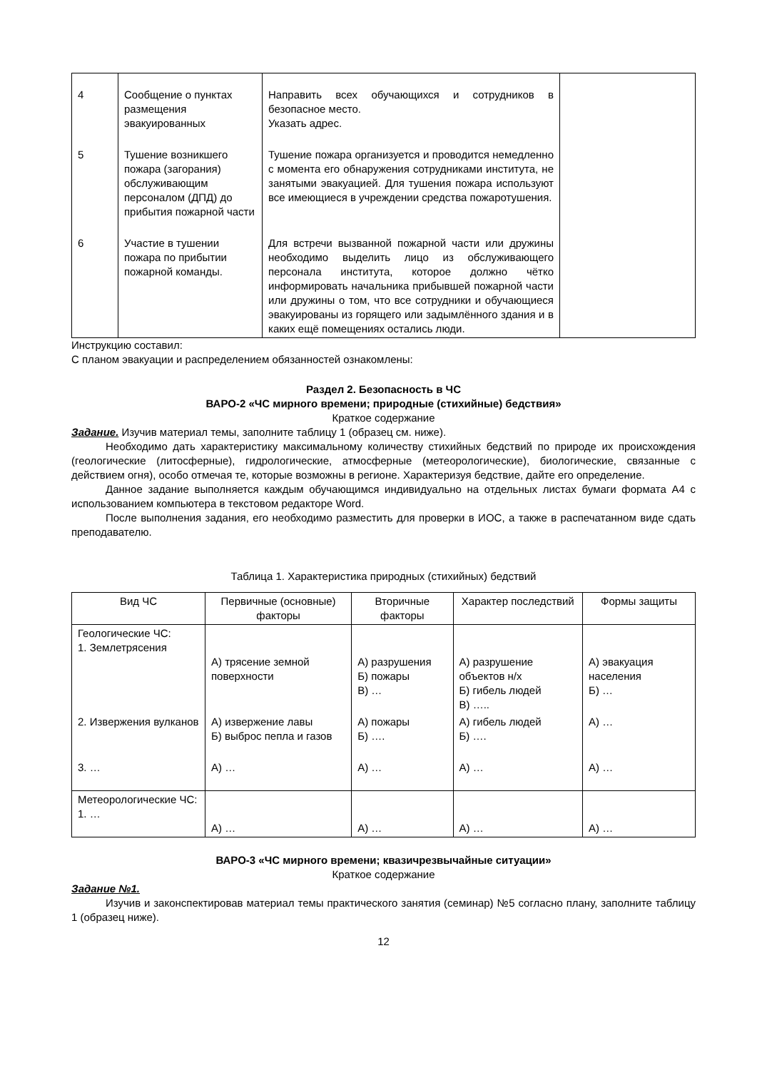| 4 | Сообщение о пунктах размещения эвакуированных | Направить всех обучающихся и сотрудников в безопасное место. Указать адрес. | |
| 5 | Тушение возникшего пожара (загорания) обслуживающим персоналом (ДПД) до прибытия пожарной части | Тушение пожара организуется и проводится немедленно с момента его обнаружения сотрудниками института, не занятыми эвакуацией. Для тушения пожара используют все имеющиеся в учреждении средства пожаротушения. | |
| 6 | Участие в тушении пожара по прибытии пожарной команды. | Для встречи вызванной пожарной части или дружины необходимо выделить лицо из обслуживающего персонала института, которое должно чётко информировать начальника прибывшей пожарной части или дружины о том, что все сотрудники и обучающиеся эвакуированы из горящего или задымлённого здания и в каких ещё помещениях остались люди. | |
Инструкцию составил:
С планом эвакуации и распределением обязанностей ознакомлены:
Раздел 2. Безопасность в ЧС
ВАРО-2 «ЧС мирного времени; природные (стихийные) бедствия»
Краткое содержание
Задание. Изучив материал темы, заполните таблицу 1 (образец см. ниже).
Необходимо дать характеристику максимальному количеству стихийных бедствий по природе их происхождения (геологические (литосферные), гидрологические, атмосферные (метеорологические), биологические, связанные с действием огня), особо отмечая те, которые возможны в регионе. Характеризуя бедствие, дайте его определение.
Данное задание выполняется каждым обучающимся индивидуально на отдельных листах бумаги формата А4 с использованием компьютера в текстовом редакторе Word.
После выполнения задания, его необходимо разместить для проверки в ИОС, а также в распечатанном виде сдать преподавателю.
Таблица 1. Характеристика природных (стихийных) бедствий
| Вид ЧС | Первичные (основные) факторы | Вторичные факторы | Характер последствий | Формы защиты |
| --- | --- | --- | --- | --- |
| Геологические ЧС: 1. Землетрясения | А) трясение земной поверхности | А) разрушения Б) пожары В) … | А) разрушение объектов н/х Б) гибель людей В) ….. | А) эвакуация населения Б) … |
| 2. Извержения вулканов | А) извержение лавы Б) выброс пепла и газов | А) пожары Б) …. | А) гибель людей Б) …. | А) … |
| 3. … | А) … | А) … | А) … | А) … |
| Метеорологические ЧС: 1. … | А) … | А) … | А) … | А) … |
ВАРО-3 «ЧС мирного времени; квазичрезвычайные ситуации»
Краткое содержание
Задание №1.
Изучив и законспектировав материал темы практического занятия (семинар) №5 согласно плану, заполните таблицу 1 (образец ниже).
12